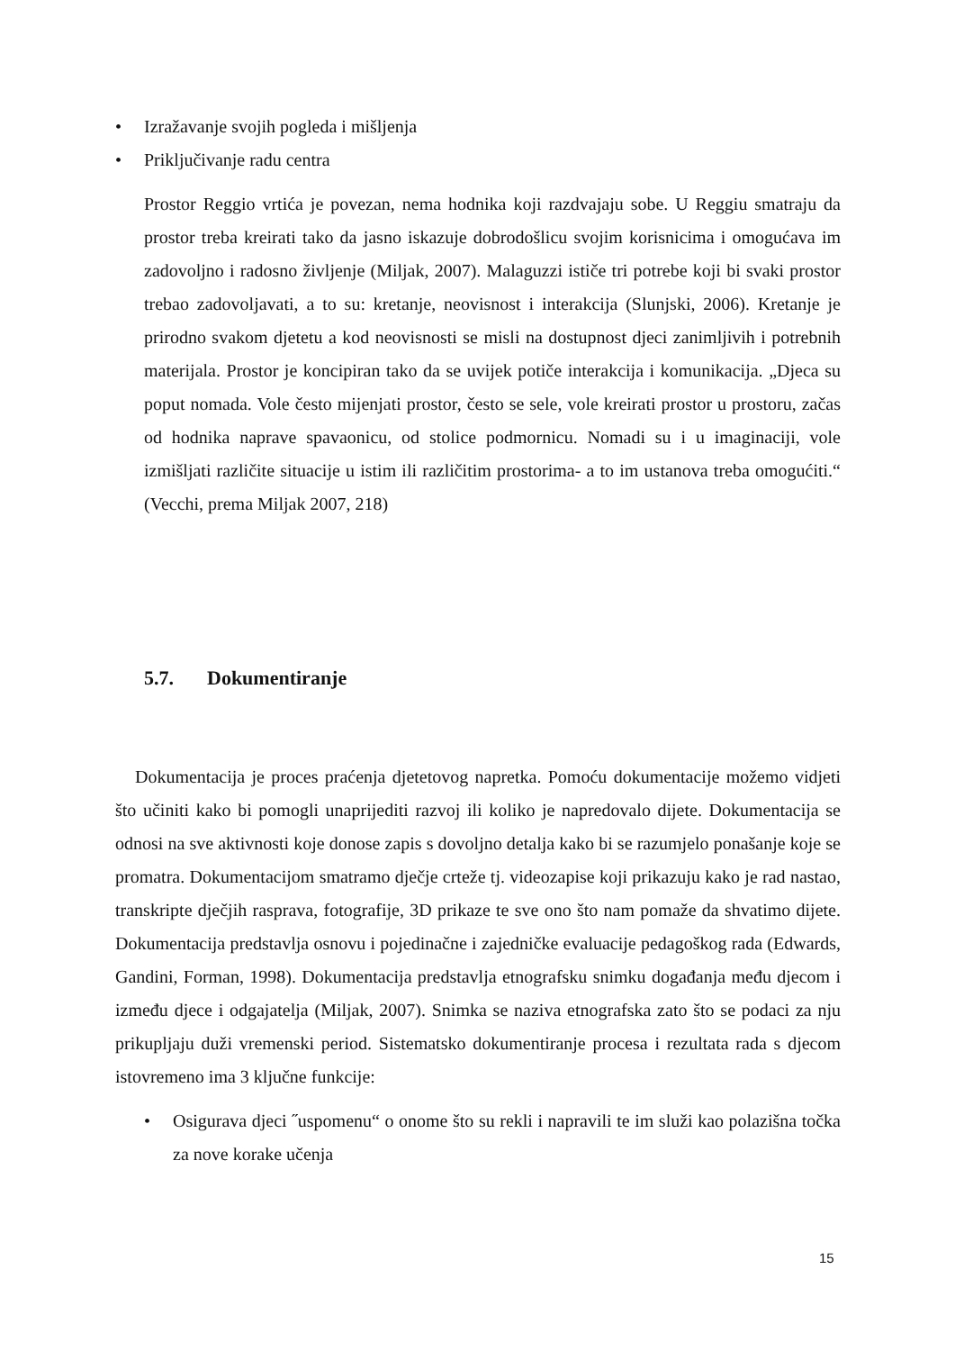• Izražavanje svojih pogleda i mišljenja
• Priključivanje radu centra
Prostor Reggio vrtića je povezan, nema hodnika koji razdvajaju sobe. U Reggiu smatraju da prostor treba kreirati tako da jasno iskazuje dobrodošlicu svojim korisnicima i omogućava im zadovoljno i radosno življenje (Miljak, 2007). Malaguzzi ističe tri potrebe koji bi svaki prostor trebao zadovoljavati, a to su: kretanje, neovisnost i interakcija (Slunjski, 2006). Kretanje je prirodno svakom djetetu a kod neovisnosti se misli na dostupnost djeci zanimljivih i potrebnih materijala. Prostor je koncipiran tako da se uvijek potiče interakcija i komunikacija. „Djeca su poput nomada. Vole često mijenjati prostor, često se sele, vole kreirati prostor u prostoru, začas od hodnika naprave spavaonicu, od stolice podmornicu. Nomadi su i u imaginaciji, vole izmišljati različite situacije u istim ili različitim prostorima- a to im ustanova treba omogućiti.“ (Vecchi, prema Miljak 2007, 218)
5.7. Dokumentiranje
Dokumentacija je proces praćenja djetetovog napretka. Pomoću dokumentacije možemo vidjeti što učiniti kako bi pomogli unaprijediti razvoj ili koliko je napredovalo dijete. Dokumentacija se odnosi na sve aktivnosti koje donose zapis s dovoljno detalja kako bi se razumjelo ponašanje koje se promatra. Dokumentacijom smatramo dječje crteže tj. videozapise koji prikazuju kako je rad nastao, transkripte dječjih rasprava, fotografije, 3D prikaze te sve ono što nam pomaže da shvatimo dijete. Dokumentacija predstavlja osnovu i pojedinačne i zajedničke evaluacije pedagoškog rada (Edwards, Gandini, Forman, 1998). Dokumentacija predstavlja etnografsku snimku događanja među djecom i između djece i odgajatelja (Miljak, 2007). Snimka se naziva etnografska zato što se podaci za nju prikupljaju duži vremenski period. Sistematsko dokumentiranje procesa i rezultata rada s djecom istovremeno ima 3 ključne funkcije:
• Osigurava djeci ˝uspomenu“ o onome što su rekli i napravili te im služi kao polazišna točka za nove korake učenja
15